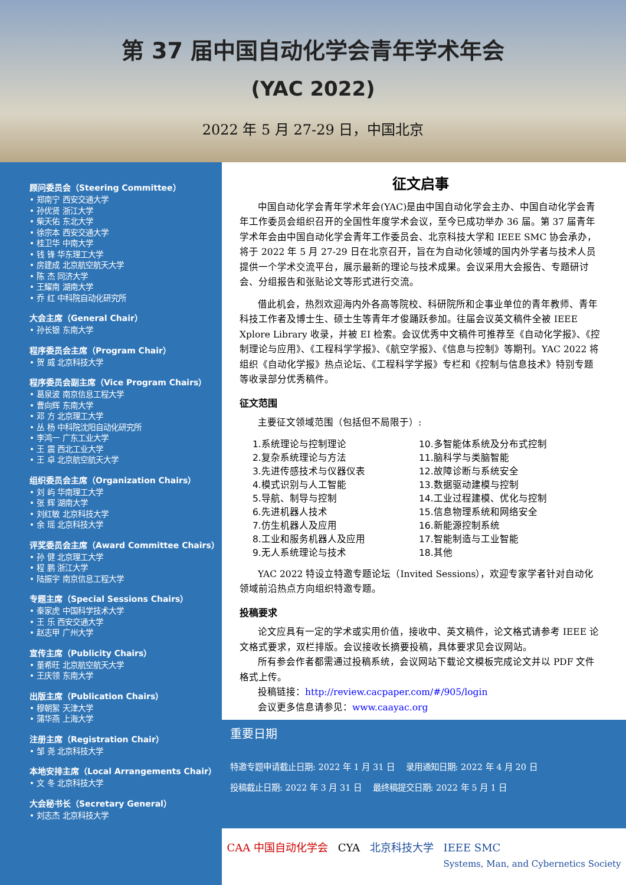第 37 届中国自动化学会青年学术年会
(YAC 2022)
2022 年 5 月 27-29 日，中国北京
顾问委员会（Steering Committee）
• 郑南宁 西安交通大学
• 孙优贤 浙江大学
• 柴天佑 东北大学
• 徐宗本 西安交通大学
• 桂卫华 中南大学
• 钱 锋 华东理工大学
• 房建成 北京航空航天大学
• 陈 杰 同济大学
• 王耀南 湖南大学
• 乔 红 中科院自动化研究所
大会主席（General Chair）
• 孙长银 东南大学
程序委员会主席（Program Chair）
• 贺 威 北京科技大学
程序委员会副主席（Vice Program Chairs）
• 葛泉波 南京信息工程大学
• 曹向辉 东南大学
• 邓 方 北京理工大学
• 丛 杨 中科院沈阳自动化研究所
• 李鸿一 广东工业大学
• 王 震 西北工业大学
• 王 卓 北京航空航天大学
组织委员会主席（Organization Chairs）
• 刘 屿 华南理工大学
• 张 辉 湖南大学
• 刘红敏 北京科技大学
• 余 瑶 北京科技大学
评奖委员会主席（Award Committee Chairs）
• 孙 健 北京理工大学
• 程 鹏 浙江大学
• 陆振宇 南京信息工程大学
专题主席（Special Sessions Chairs）
• 秦家虎 中国科学技术大学
• 王 乐 西安交通大学
• 赵志甲 广州大学
宣传主席（Publicity Chairs）
• 董希旺 北京航空航天大学
• 王庆领 东南大学
出版主席（Publication Chairs）
• 穆朝絮 天津大学
• 蒲华燕 上海大学
注册主席（Registration Chair）
• 邹 尧 北京科技大学
本地安排主席（Local Arrangements Chair）
• 文 冬 北京科技大学
大会秘书长（Secretary General）
• 刘志杰 北京科技大学
征文启事
中国自动化学会青年学术年会(YAC)是由中国自动化学会主办、中国自动化学会青年工作委员会组织召开的全国性年度学术会议，至今已成功举办 36 届。第 37 届青年学术年会由中国自动化学会青年工作委员会、北京科技大学和 IEEE SMC 协会承办，将于 2022 年 5 月 27-29 日在北京召开，旨在为自动化领域的国内外学者与技术人员提供一个学术交流平台，展示最新的理论与技术成果。会议采用大会报告、专题研讨会、分组报告和张贴论文等形式进行交流。
借此机会，热烈欢迎海内外各高等院校、科研院所和企事业单位的青年教师、青年科技工作者及博士生、硕士生等青年才俊踊跃参加。往届会议英文稿件全被 IEEE Xplore Library 收录，并被 EI 检索。会议优秀中文稿件可推荐至《自动化学报》、《控制理论与应用》、《工程科学学报》、《航空学报》、《信息与控制》等期刊。YAC 2022 将组织《自动化学报》热点论坛、《工程科学学报》专栏和《控制与信息技术》特别专题等收录部分优秀稿件。
征文范围
主要征文领域范围（包括但不局限于）:
1.系统理论与控制理论
2.复杂系统理论与方法
3.先进传感技术与仪器仪表
4.模式识别与人工智能
5.导航、制导与控制
6.先进机器人技术
7.仿生机器人及应用
8.工业和服务机器人及应用
9.无人系统理论与技术
10.多智能体系统及分布式控制
11.脑科学与类脑智能
12.故障诊断与系统安全
13.数据驱动建模与控制
14.工业过程建模、优化与控制
15.信息物理系统和网络安全
16.新能源控制系统
17.智能制造与工业智能
18.其他
YAC 2022 特设立特邀专题论坛（Invited Sessions），欢迎专家学者针对自动化领域前沿热点方向组织特邀专题。
投稿要求
论文应具有一定的学术或实用价值，接收中、英文稿件，论文格式请参考 IEEE 论文格式要求，双栏排版。会议接收长摘要投稿，具体要求见会议网站。
所有参会作者都需通过投稿系统，会议网站下载论文模板完成论文并以 PDF 文件格式上传。
投稿链接：http://review.cacpaper.com/#/905/login
会议更多信息请参见：www.caayac.org
重要日期
特邀专题申请截止日期: 2022 年 1 月 31 日 录用通知日期: 2022 年 4 月 20 日
投稿截止日期: 2022 年 3 月 31 日 最终稿提交日期: 2022 年 5 月 1 日
CAA 中国自动化学会 CYA 北京科技大学 IEEE SMC
Systems, Man, and Cybernetics Society